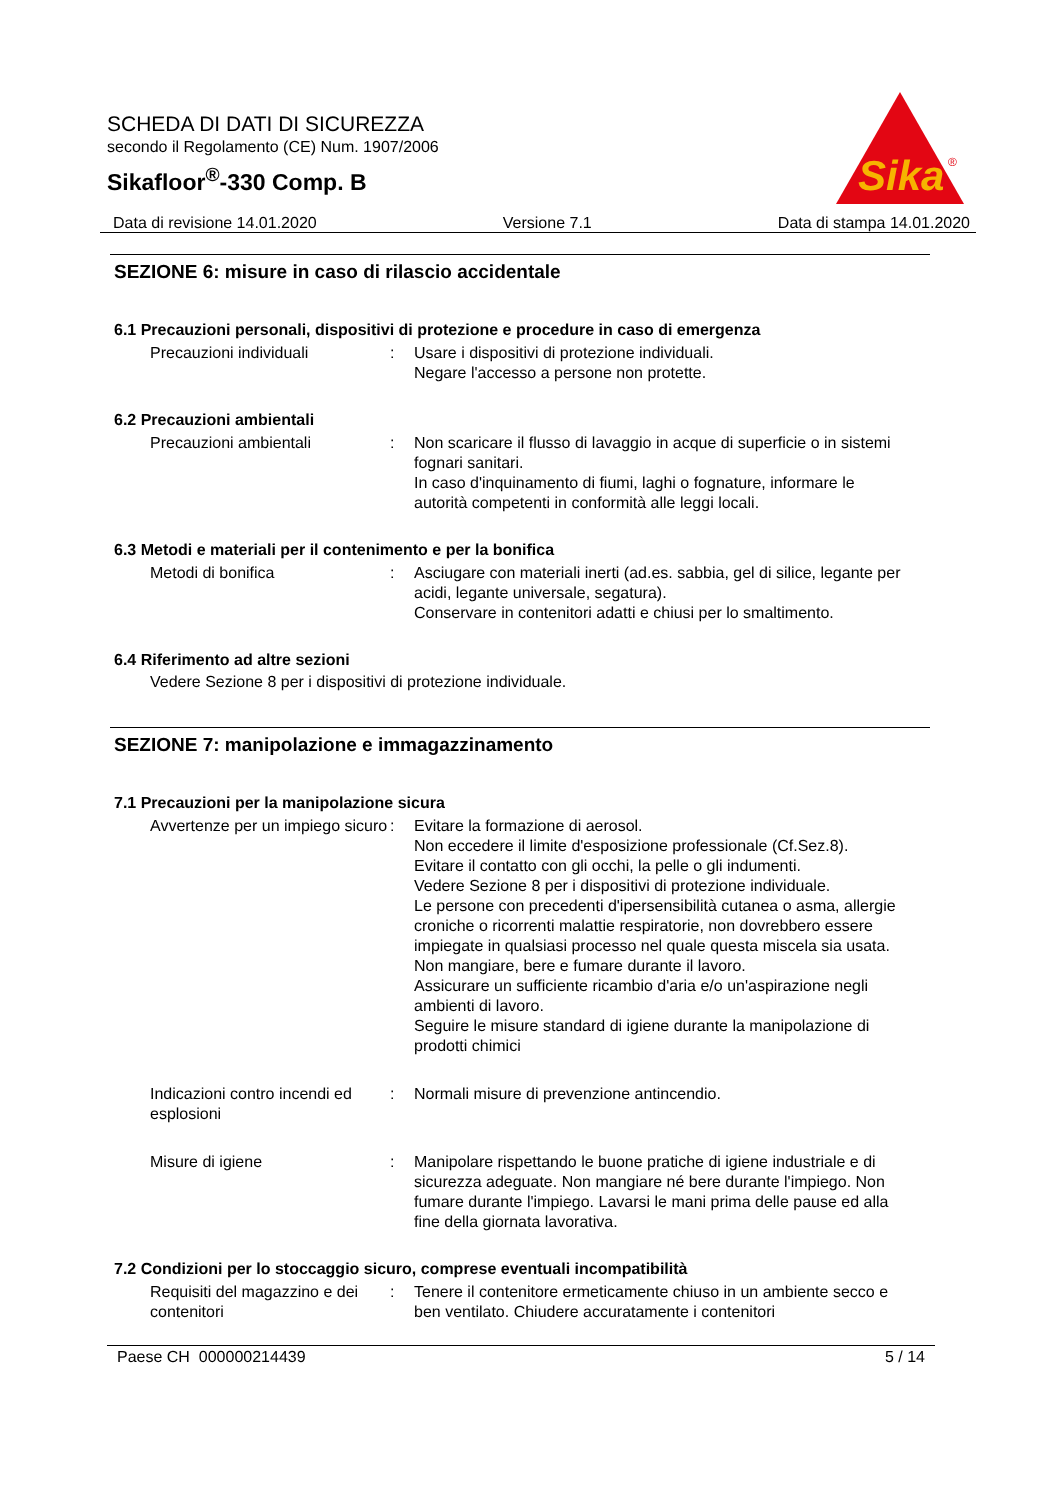SCHEDA DI DATI DI SICUREZZA
secondo il Regolamento (CE) Num. 1907/2006
Sikafloor<sup>®</sup>-330 Comp. B
Sika
®
Data di revisione 14.01.2020 Versione 7.1 Data di stampa 14.01.2020
SEZIONE 6: misure in caso di rilascio accidentale
6.1 Precauzioni personali, dispositivi di protezione e procedure in caso di emergenza
Precauzioni individuali : Usare i dispositivi di protezione individuali.
Negare l'accesso a persone non protette.
6.2 Precauzioni ambientali
Precauzioni ambientali : Non scaricare il flusso di lavaggio in acque di superficie o in sistemi fognari sanitari.
In caso d'inquinamento di fiumi, laghi o fognature, informare le autorità competenti in conformità alle leggi locali.
6.3 Metodi e materiali per il contenimento e per la bonifica
Metodi di bonifica : Asciugare con materiali inerti (ad.es. sabbia, gel di silice, legante per acidi, legante universale, segatura).
Conservare in contenitori adatti e chiusi per lo smaltimento.
6.4 Riferimento ad altre sezioni
Vedere Sezione 8 per i dispositivi di protezione individuale.
SEZIONE 7: manipolazione e immagazzinamento
7.1 Precauzioni per la manipolazione sicura
Avvertenze per un impiego sicuro
: Evitare la formazione di aerosol.
Non eccedere il limite d'esposizione professionale (Cf.Sez.8).
Evitare il contatto con gli occhi, la pelle o gli indumenti.
Vedere Sezione 8 per i dispositivi di protezione individuale.
Le persone con precedenti d'ipersensibilità cutanea o asma, allergie croniche o ricorrenti malattie respiratorie, non dovrebbero essere impiegate in qualsiasi processo nel quale questa miscela sia usata.
Non mangiare, bere e fumare durante il lavoro.
Assicurare un sufficiente ricambio d'aria e/o un'aspirazione negli ambienti di lavoro.
Seguire le misure standard di igiene durante la manipolazione di prodotti chimici
Indicazioni contro incendi ed esplosioni
: Normali misure di prevenzione antincendio.
Misure di igiene : Manipolare rispettando le buone pratiche di igiene industriale e di sicurezza adeguate. Non mangiare né bere durante l'impiego. Non fumare durante l'impiego. Lavarsi le mani prima delle pause ed alla fine della giornata lavorativa.
7.2 Condizioni per lo stoccaggio sicuro, comprese eventuali incompatibilità
Requisiti del magazzino e dei contenitori
: Tenere il contenitore ermeticamente chiuso in un ambiente secco e ben ventilato. Chiudere accuratamente i contenitori
Paese CH 000000214439 5 / 14